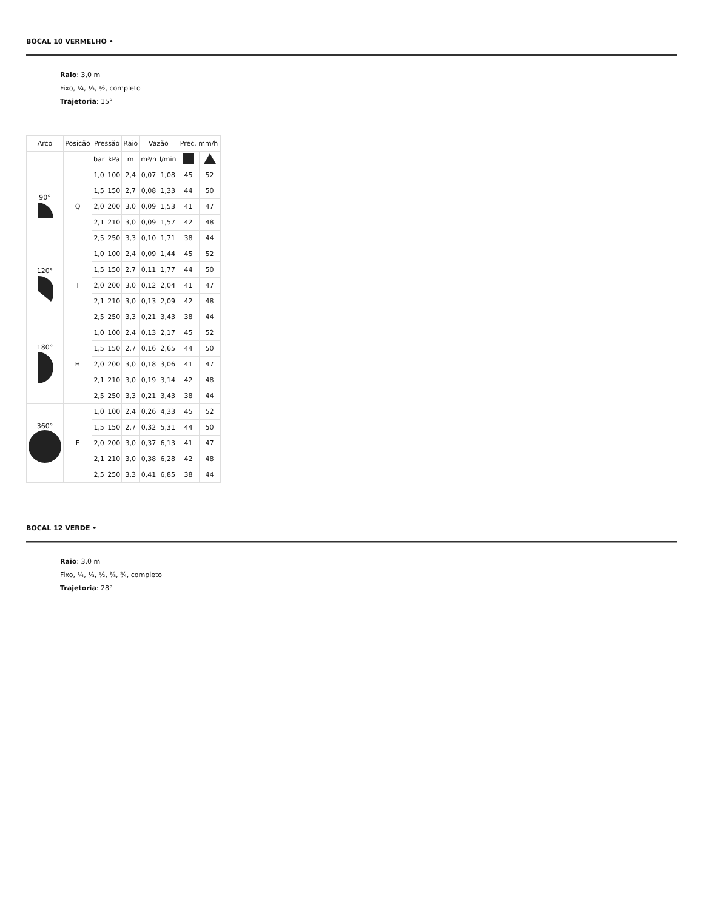BOCAL 10 VERMELHO •
Raio: 3,0 m
Fixo, ¼, ⅓, ½, completo
Trajetoria: 15°
| Arco | Posicão | Pressão | | Raio | Vazão | | Prec. mm/h | |
| --- | --- | --- | --- | --- | --- | --- | --- | --- |
| | | bar | kPa | m | m³/h | l/min | | |
| 90° | Q | 1,0 | 100 | 2,4 | 0,07 | 1,08 | 45 | 52 |
| | | 1,5 | 150 | 2,7 | 0,08 | 1,33 | 44 | 50 |
| | | 2,0 | 200 | 3,0 | 0,09 | 1,53 | 41 | 47 |
| | | 2,1 | 210 | 3,0 | 0,09 | 1,57 | 42 | 48 |
| | | 2,5 | 250 | 3,3 | 0,10 | 1,71 | 38 | 44 |
| 120° | T | 1,0 | 100 | 2,4 | 0,09 | 1,44 | 45 | 52 |
| | | 1,5 | 150 | 2,7 | 0,11 | 1,77 | 44 | 50 |
| | | 2,0 | 200 | 3,0 | 0,12 | 2,04 | 41 | 47 |
| | | 2,1 | 210 | 3,0 | 0,13 | 2,09 | 42 | 48 |
| | | 2,5 | 250 | 3,3 | 0,21 | 3,43 | 38 | 44 |
| 180° | H | 1,0 | 100 | 2,4 | 0,13 | 2,17 | 45 | 52 |
| | | 1,5 | 150 | 2,7 | 0,16 | 2,65 | 44 | 50 |
| | | 2,0 | 200 | 3,0 | 0,18 | 3,06 | 41 | 47 |
| | | 2,1 | 210 | 3,0 | 0,19 | 3,14 | 42 | 48 |
| | | 2,5 | 250 | 3,3 | 0,21 | 3,43 | 38 | 44 |
| 360° | F | 1,0 | 100 | 2,4 | 0,26 | 4,33 | 45 | 52 |
| | | 1,5 | 150 | 2,7 | 0,32 | 5,31 | 44 | 50 |
| | | 2,0 | 200 | 3,0 | 0,37 | 6,13 | 41 | 47 |
| | | 2,1 | 210 | 3,0 | 0,38 | 6,28 | 42 | 48 |
| | | 2,5 | 250 | 3,3 | 0,41 | 6,85 | 38 | 44 |
BOCAL 12 VERDE •
Raio: 3,0 m
Fixo, ¼, ⅓, ½, ⅔, ¾, completo
Trajetoria: 28°